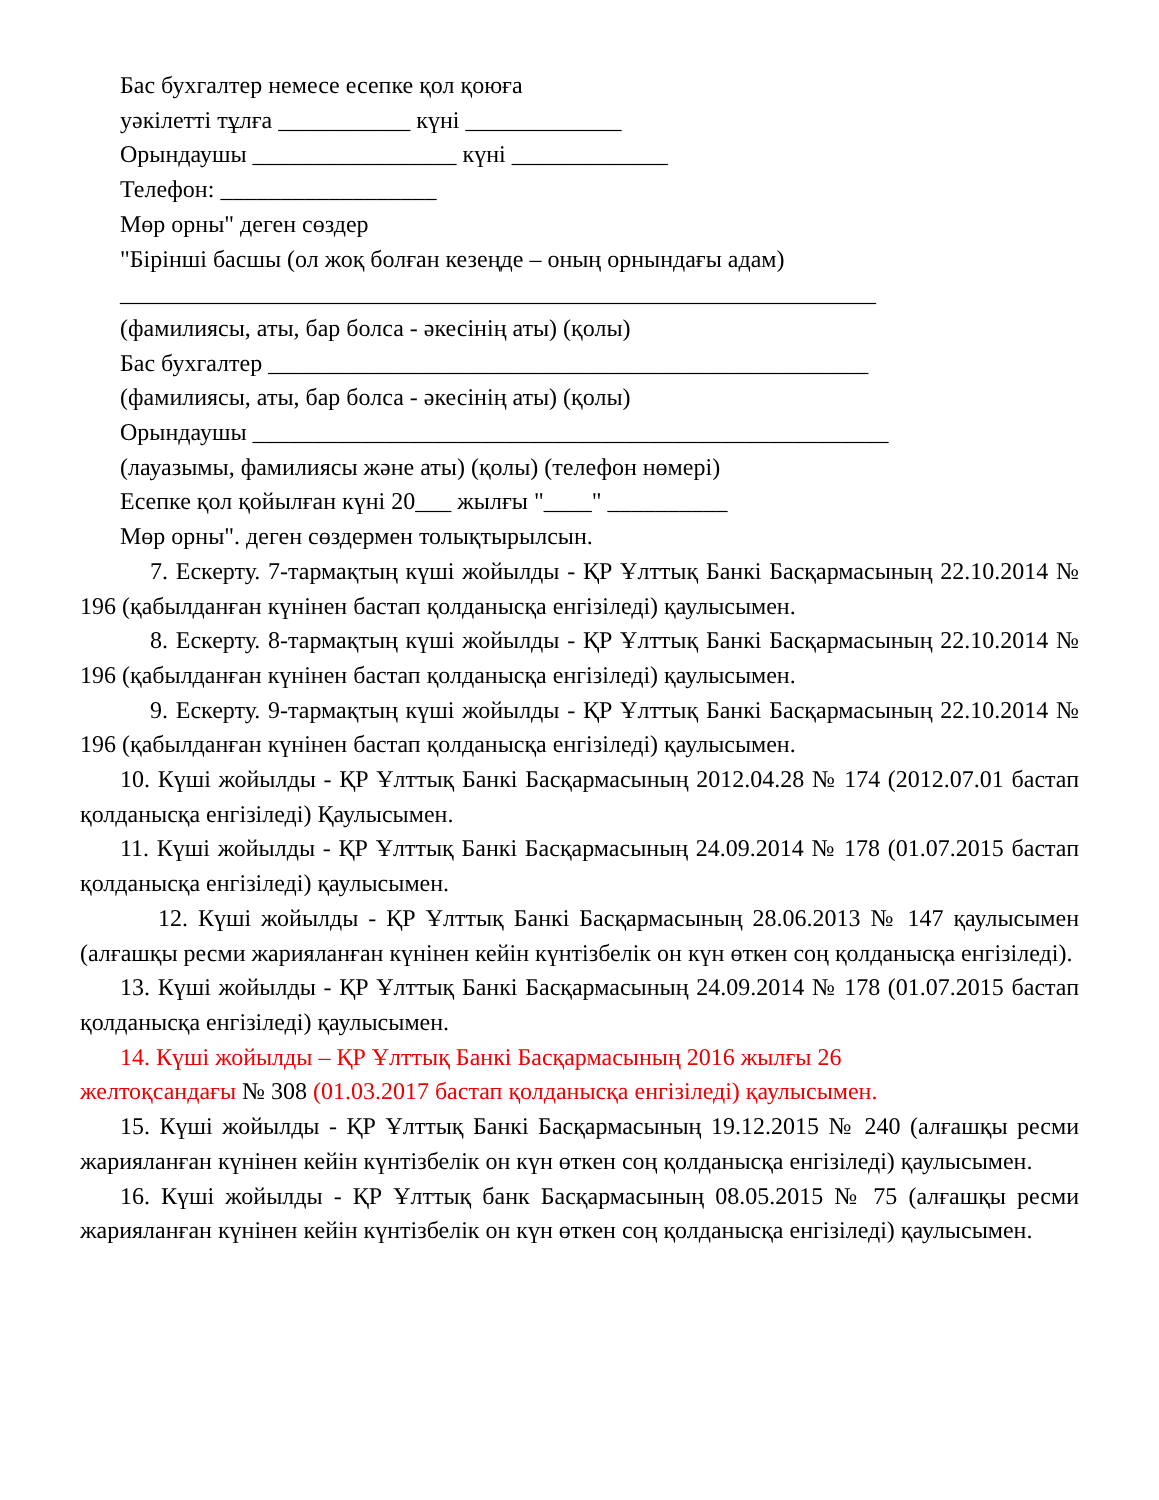Бас бухгалтер немесе есепке қол қоюға
уәкілетті тұлға ___________ күні _____________
Орындаушы _________________ күні _____________
Телефон: __________________
Мөр орны" деген сөздер
"Бірінші басшы (ол жоқ болған кезеңде – оның орнындағы адам)
_______________________________________________________________
(фамилиясы, аты, бар болса - әкесінің аты) (қолы)
Бас бухгалтер __________________________________________________
(фамилиясы, аты, бар болса - әкесінің аты) (қолы)
Орындаушы _____________________________________________________
(лауазымы, фамилиясы және аты) (қолы) (телефон нөмері)
Есепке қол қойылған күні 20___ жылғы "____" __________
Мөр орны". деген сөздермен толықтырылсын.
7. Ескерту. 7-тармақтың күші жойылды - ҚР Ұлттық Банкі Басқармасының 22.10.2014 № 196 (қабылданған күнінен бастап қолданысқа енгізіледі) қаулысымен.
8. Ескерту. 8-тармақтың күші жойылды - ҚР Ұлттық Банкі Басқармасының 22.10.2014 № 196 (қабылданған күнінен бастап қолданысқа енгізіледі) қаулысымен.
9. Ескерту. 9-тармақтың күші жойылды - ҚР Ұлттық Банкі Басқармасының 22.10.2014 № 196 (қабылданған күнінен бастап қолданысқа енгізіледі) қаулысымен.
10. Күші жойылды - ҚР Ұлттық Банкі Басқармасының 2012.04.28 № 174 (2012.07.01 бастап қолданысқа енгізіледі) Қаулысымен.
11. Күші жойылды - ҚР Ұлттық Банкі Басқармасының 24.09.2014 № 178 (01.07.2015 бастап қолданысқа енгізіледі) қаулысымен.
12. Күші жойылды - ҚР Ұлттық Банкі Басқармасының 28.06.2013 № 147 қаулысымен (алғашқы ресми жарияланған күнінен кейін күнтізбелік он күн өткен соң қолданысқа енгізіледі).
13. Күші жойылды - ҚР Ұлттық Банкі Басқармасының 24.09.2014 № 178 (01.07.2015 бастап қолданысқа енгізіледі) қаулысымен.
14. Күші жойылды – ҚР Ұлттық Банкі Басқармасының 2016 жылғы 26
желтоқсандағы № 308 (01.03.2017 бастап қолданысқа енгізіледі) қаулысымен.
15. Күші жойылды - ҚР Ұлттық Банкі Басқармасының 19.12.2015 № 240 (алғашқы ресми жарияланған күнінен кейін күнтізбелік он күн өткен соң қолданысқа енгізіледі) қаулысымен.
16. Күші жойылды - ҚР Ұлттық банк Басқармасының 08.05.2015 № 75 (алғашқы ресми жарияланған күнінен кейін күнтізбелік он күн өткен соң қолданысқа енгізіледі) қаулысымен.